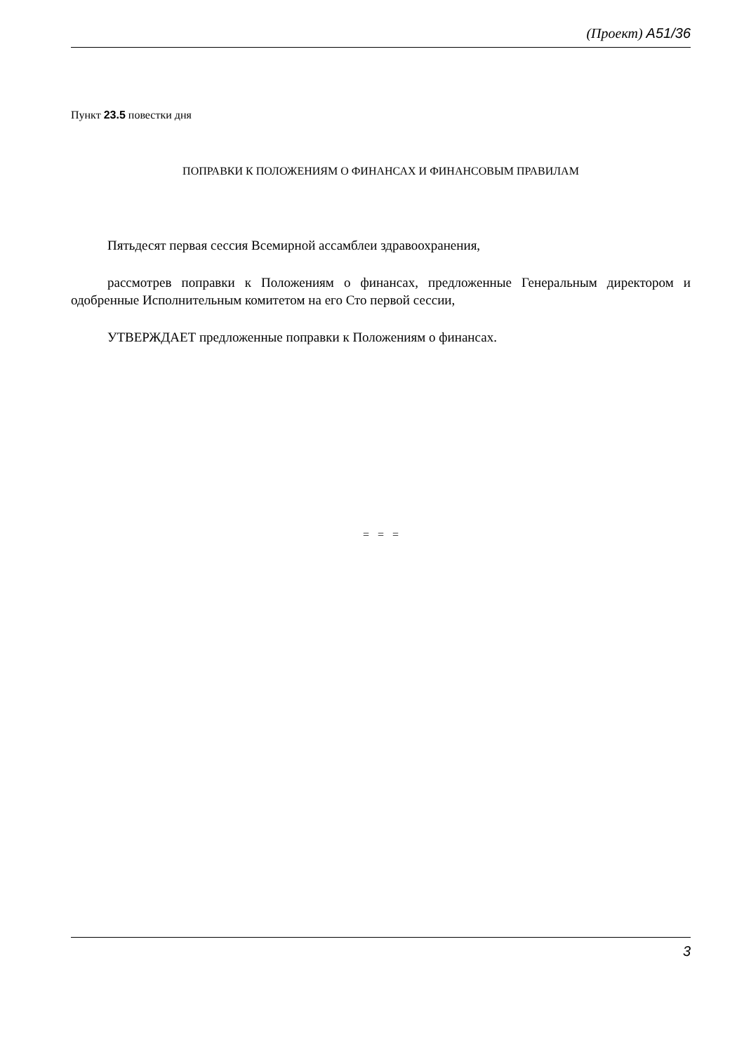(Проект) A51/36
Пункт 23.5 повестки дня
ПОПРАВКИ К ПОЛОЖЕНИЯМ О ФИНАНСАХ И ФИНАНСОВЫМ ПРАВИЛАМ
Пятьдесят первая сессия Всемирной ассамблеи здравоохранения,
рассмотрев поправки к Положениям о финансах, предложенные Генеральным директором и одобренные Исполнительным комитетом на его Сто первой сессии,
УТВЕРЖДАЕТ предложенные поправки к Положениям о финансах.
= = =
3